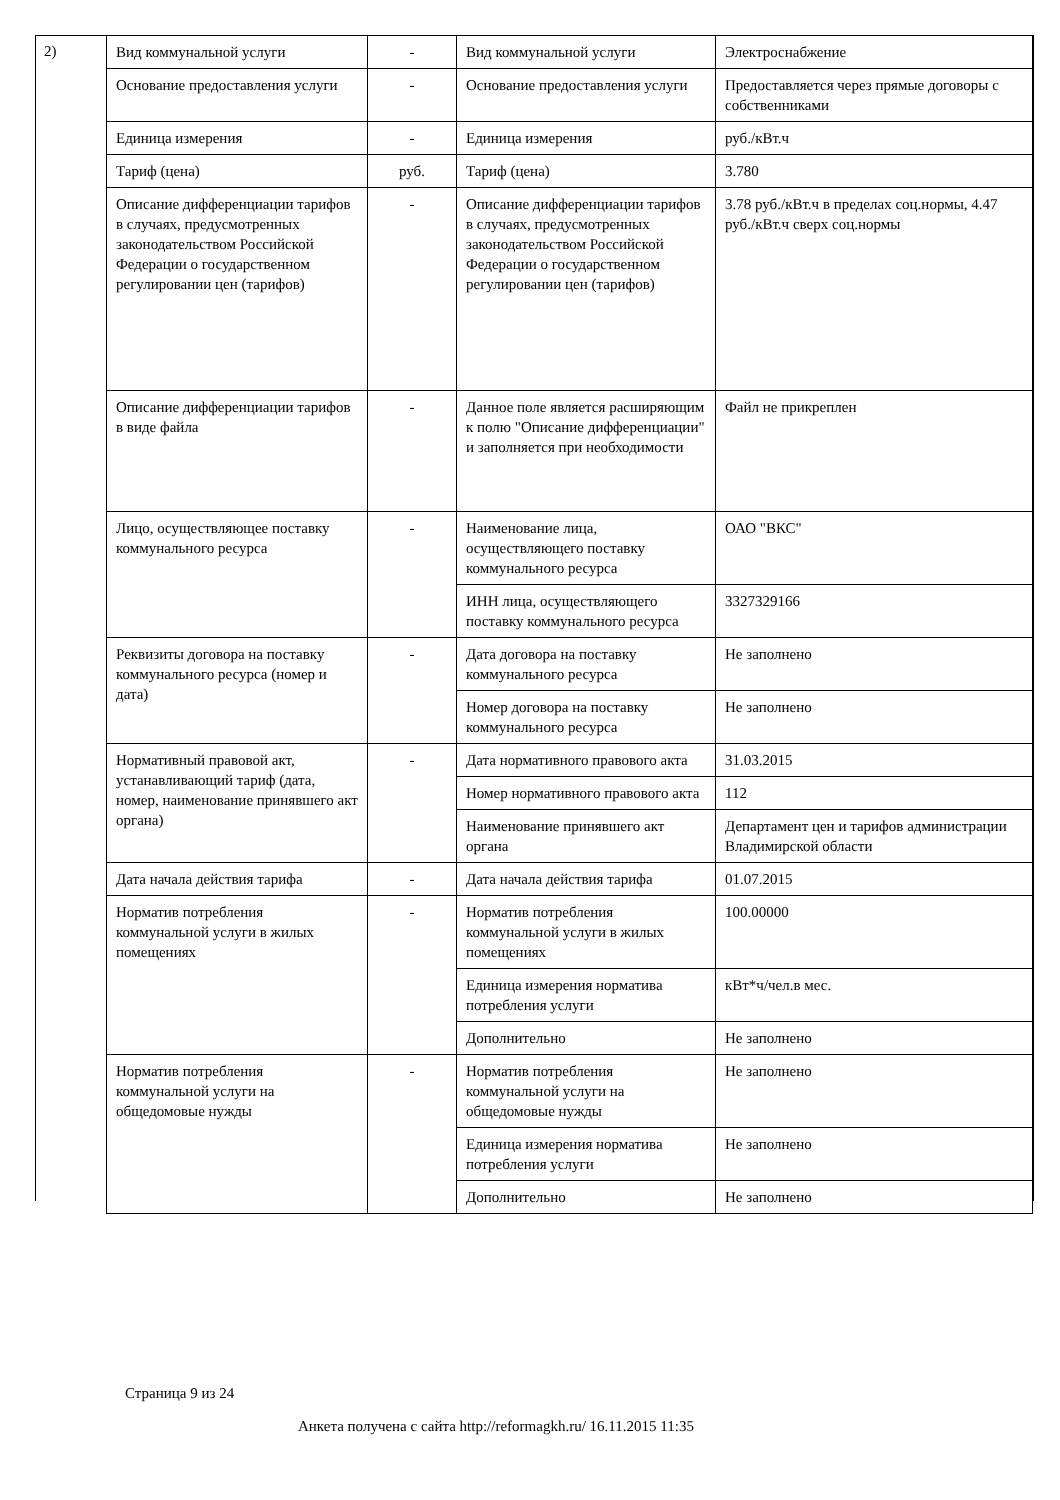2)
| Вид коммунальной услуги | - | Вид коммунальной услуги | Электроснабжение |
| Основание предоставления услуги | - | Основание предоставления услуги | Предоставляется через прямые договоры с собственниками |
| Единица измерения | - | Единица измерения | руб./кВт.ч |
| Тариф (цена) | руб. | Тариф (цена) | 3.780 |
| Описание дифференциации тарифов в случаях, предусмотренных законодательством Российской Федерации о государственном регулировании цен (тарифов) | - | Описание дифференциации тарифов в случаях, предусмотренных законодательством Российской Федерации о государственном регулировании цен (тарифов) | 3.78 руб./кВт.ч в пределах соц.нормы, 4.47 руб./кВт.ч сверх соц.нормы |
| Описание дифференциации тарифов в виде файла | - | Данное поле является расширяющим к полю "Описание дифференциации" и заполняется при необходимости | Файл не прикреплен |
| Лицо, осуществляющее поставку коммунального ресурса | - | Наименование лица, осуществляющего поставку коммунального ресурса | ОАО "ВКС" |
| | | ИНН лица, осуществляющего поставку коммунального ресурса | 3327329166 |
| Реквизиты договора на поставку коммунального ресурса (номер и дата) | - | Дата договора на поставку коммунального ресурса | Не заполнено |
| | | Номер договора на поставку коммунального ресурса | Не заполнено |
| Нормативный правовой акт, устанавливающий тариф (дата, номер, наименование принявшего акт органа) | - | Дата нормативного правового акта | 31.03.2015 |
| | | Номер нормативного правового акта | 112 |
| | | Наименование принявшего акт органа | Департамент цен и тарифов администрации Владимирской области |
| Дата начала действия тарифа | - | Дата начала действия тарифа | 01.07.2015 |
| Норматив потребления коммунальной услуги в жилых помещениях | - | Норматив потребления коммунальной услуги в жилых помещениях | 100.00000 |
| | | Единица измерения норматива потребления услуги | кВт*ч/чел.в мес. |
| | | Дополнительно | Не заполнено |
| Норматив потребления коммунальной услуги на общедомовые нужды | - | Норматив потребления коммунальной услуги на общедомовые нужды | Не заполнено |
| | | Единица измерения норматива потребления услуги | Не заполнено |
| | | Дополнительно | Не заполнено |
Страница 9 из 24
Анкета получена с сайта http://reformagkh.ru/ 16.11.2015 11:35